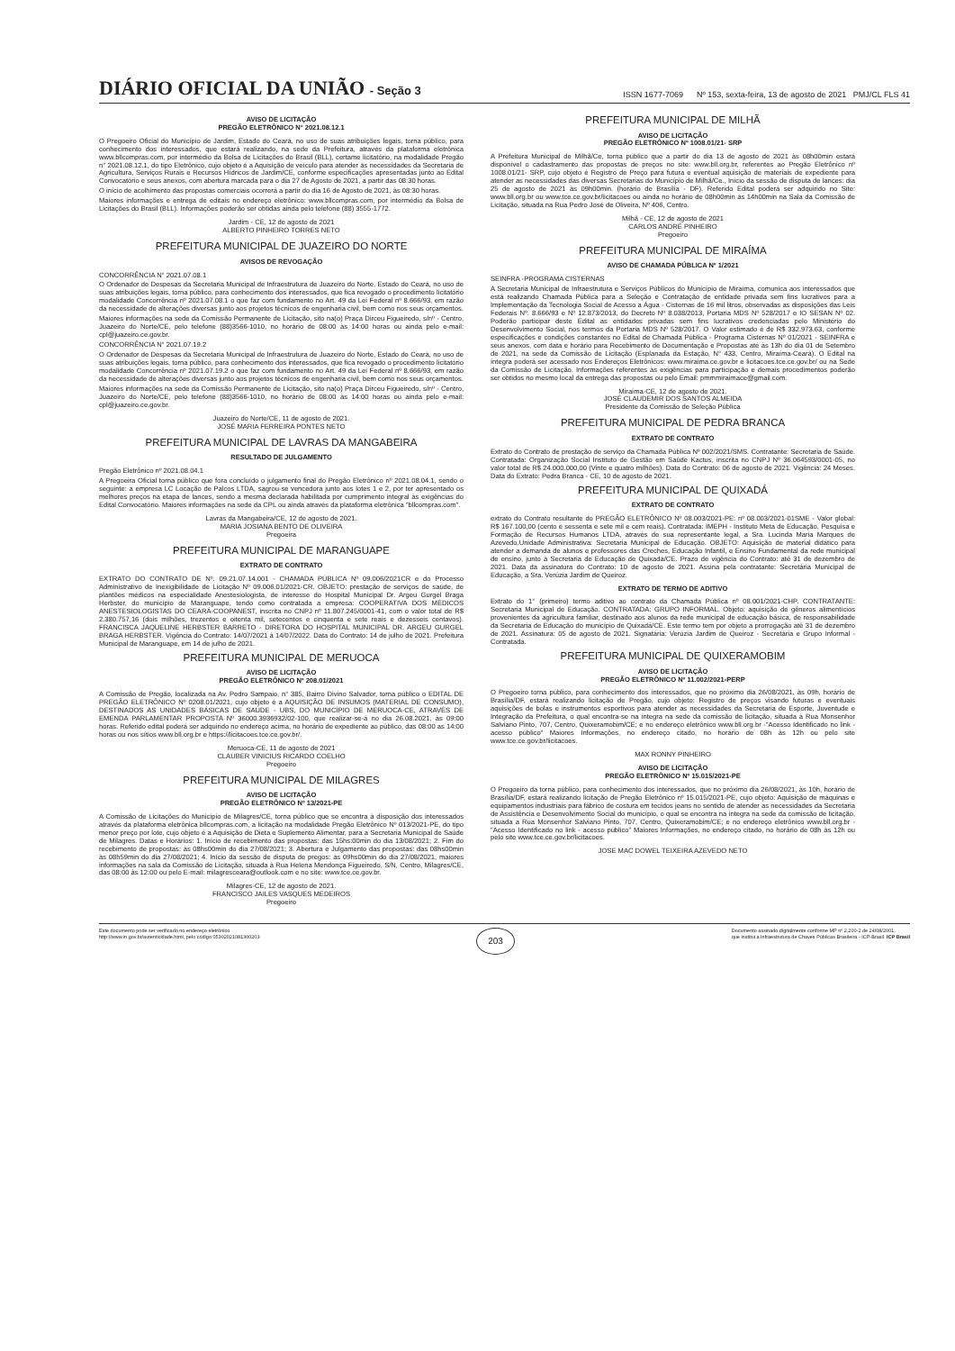DIÁRIO OFICIAL DA UNIÃO - Seção 3
ISSN 1677-7069 Nº 153, sexta-feira, 13 de agosto de 2021 PMJ/CL FLS 41
AVISO DE LICITAÇÃO
PREGÃO ELETRÔNICO N° 2021.08.12.1
O Pregoeiro Oficial do Município de Jardim, Estado do Ceará, no uso de suas atribuições legais, torna público, para conhecimento dos interessados, que estará realizando, na sede da Prefeitura, através da plataforma eletrônica www.bllcompras.com, por intermédio da Bolsa de Licitações do Brasil (BLL), certame licitatório, na modalidade Pregão n° 2021.08.12.1, do tipo Eletrônico, cujo objeto é a Aquisição de veículo para atender às necessidades da Secretaria de Agricultura, Serviços Rurais e Recursos Hídricos de Jardim/CE, conforme especificações apresentadas junto ao Edital Convocatório e seus anexos, com abertura marcada para o dia 27 de Agosto de 2021, a partir das 08:30 horas.
O início de acolhimento das propostas comerciais ocorrerá a partir do dia 16 de Agosto de 2021, às 08:30 horas.
Maiores informações e entrega de editais no endereço eletrônico: www.bllcompras.com, por intermédio da Bolsa de Licitações do Brasil (BLL). Informações poderão ser obtidas ainda pelo telefone (88) 3555-1772.
Jardim - CE, 12 de agosto de 2021
ALBERTO PINHEIRO TORRES NETO
PREFEITURA MUNICIPAL DE JUAZEIRO DO NORTE
AVISOS DE REVOGAÇÃO
CONCORRÊNCIA N° 2021.07.08.1
O Ordenador de Despesas da Secretaria Municipal de Infraestrutura de Juazeiro do Norte, Estado do Ceará, no uso de suas atribuições legais, torna público, para conhecimento dos interessados, que fica revogado o procedimento licitatório modalidade Concorrência nº 2021.07.08.1 o que faz com fundamento no Art. 49 da Lei Federal nº 8.666/93, em razão da necessidade de alterações diversas junto aos projetos técnicos de engenharia civil, bem como nos seus orçamentos.
Maiores informações na sede da Comissão Permanente de Licitação, sito na(o) Praça Dirceu Figueiredo, s/nº - Centro, Juazeiro do Norte/CE, pelo telefone (88)3566-1010, no horário de 08:00 às 14:00 horas ou ainda pelo e-mail: cpl@juazeiro.ce.gov.br.
CONCORRÊNCIA N° 2021.07.19.2
O Ordenador de Despesas da Secretaria Municipal de Infraestrutura de Juazeiro do Norte, Estado do Ceará, no uso de suas atribuições legais, torna público, para conhecimento dos interessados, que fica revogado o procedimento licitatório modalidade Concorrência nº 2021.07.19.2 o que faz com fundamento no Art. 49 da Lei Federal nº 8.666/93, em razão da necessidade de alterações diversas junto aos projetos técnicos de engenharia civil, bem como nos seus orçamentos.
Maiores informações na sede da Comissão Permanente de Licitação, sito na(o) Praça Dirceu Figueiredo, s/nº - Centro, Juazeiro do Norte/CE, pelo telefone (88)3566-1010, no horário de 08:00 às 14:00 horas ou ainda pelo e-mail: cpl@juazeiro.ce.gov.br.
Juazeiro do Norte/CE, 11 de agosto de 2021.
JOSÉ MARIA FERREIRA PONTES NETO
PREFEITURA MUNICIPAL DE LAVRAS DA MANGABEIRA
RESULTADO DE JULGAMENTO
Pregão Eletrônico nº 2021.08.04.1
A Pregoeira Oficial torna público que fora concluído o julgamento final do Pregão Eletrônico nº 2021.08.04.1, sendo o seguinte: a empresa LC Locação de Palcos LTDA, sagrou-se vencedora junto aos lotes 1 e 2, por ter apresentado os melhores preços na etapa de lances, sendo a mesma declarada habilitada por cumprimento integral às exigências do Edital Convocatório. Maiores informações na sede da CPL ou ainda através da plataforma eletrônica "bllcompras.com".
Lavras da Mangabeira/CE, 12 de agosto de 2021.
MARIA JOSIANA BENTO DE OLIVEIRA
Pregoeira
PREFEITURA MUNICIPAL DE MARANGUAPE
EXTRATO DE CONTRATO
EXTRATO DO CONTRATO DE Nº. 09.21.07.14.001 - CHAMADA PÚBLICA Nº 09.006/2021CR e do Processo Administrativo de Inexigibilidade de Licitação Nº 09.006.01/2021-CR. OBJETO: prestação de serviços de saúde, de plantões médicos na especialidade Anestesiologista, de interesse do Hospital Municipal Dr. Argeu Gurgel Braga Herbster, do município de Maranguape, tendo como contratada a empresa: COOPERATIVA DOS MÉDICOS ANESTESIOLOGISTAS DO CEARÁ-COOPANEST, inscrita no CNPJ nº 11.807.245/0001-41, com o valor total de R$ 2.380.757,16 (dois milhões, trezentos e oitenta mil, setecentos e cinquenta e sete reais e dezesseis centavos). FRANCISCA JAQUELINE HERBSTER BARRETO - DIRETORA DO HOSPITAL MUNICIPAL DR. ARGEU GURGEL BRAGA HERBSTER. Vigência do Contrato: 14/07/2021 à 14/07/2022. Data do Contrato: 14 de julho de 2021. Prefeitura Municipal de Maranguape, em 14 de julho de 2021.
PREFEITURA MUNICIPAL DE MERUOCA
AVISO DE LICITAÇÃO
PREGÃO ELETRÔNICO Nº 208.01/2021
A Comissão de Pregão, localizada na Av. Pedro Sampaio, n° 385, Bairro Divino Salvador, torna público o EDITAL DE PREGÃO ELETRÔNICO Nº 0208.01/2021, cujo objeto é a AQUISIÇÃO DE INSUMOS (MATERIAL DE CONSUMO), DESTINADOS AS UNIDADES BÁSICAS DE SAÚDE - UBS, DO MUNICÍPIO DE MERUOCA-CE, ATRAVÉS DE EMENDA PARLAMENTAR PROPOSTA Nº 36000.3936932/02-100, que realizar-se-á no dia 26.08.2021, às 09:00 horas. Referido edital poderá ser adquirido no endereço acima, no horário de expediente ao público, das 08:00 as 14:00 horas ou nos sítios www.bll.org.br e https://licitacoes.tce.ce.gov.br/.
Meruoca-CE, 11 de agosto de 2021
CLAUBER VINICIUS RICARDO COELHO
Pregoeiro
PREFEITURA MUNICIPAL DE MILAGRES
AVISO DE LICITAÇÃO
PREGÃO ELETRÔNICO Nº 13/2021-PE
A Comissão de Licitações do Município de Milagres/CE, torna público que se encontra à disposição dos interessados através da plataforma eletrônica bllcompras.com, a licitação na modalidade Pregão Eletrônico Nº 013/2021-PE, do tipo menor preço por lote, cujo objeto é a Aquisição de Dieta e Suplemento Alimentar, para a Secretaria Municipal de Saúde de Milagres. Datas e Horários: 1. Início de recebimento das propostas: das 15hs:00min do dia 13/08/2021; 2. Fim do recebimento de propostas: às 08hs00min do dia 27/08/2021; 3. Abertura e Julgamento das propostas: das 08hs00min às 08h59min do dia 27/08/2021; 4. Início da sessão de disputa de pregos: às 09hs00min do dia 27/08/2021, maiores informações na sala da Comissão de Licitação, situada à Rua Helena Mendonça Figueiredo, S/N, Centro, Milagres/CE, das 08:00 às 12:00 ou pelo E-mail: milagresceara@outlook.com e no site: www.tce.ce.gov.br.
Milagres-CE, 12 de agosto de 2021.
FRANCISCO JAILES VASQUES MEDEIROS
Pregoeiro
PREFEITURA MUNICIPAL DE MILHÃ
AVISO DE LICITAÇÃO
PREGÃO ELETRÔNICO Nº 1008.01/21- SRP
A Prefeitura Municipal de Milhã/Ce, torna público que a partir do dia 13 de agosto de 2021 às 08h00min estará disponível o cadastramento das propostas de preços no site: www.bll.org.br, referentes ao Pregão Eletrônico nº 1008.01/21- SRP, cujo objeto é Registro de Preço para futura e eventual aquisição de materiais de expediente para atender as necessidades das diversas Secretarias do Município de Milhã/Ce., Início da sessão de disputa de lances: dia 25 de agosto de 2021 às 09h00min. (horário de Brasília - DF). Referido Edital poderá ser adquirido no Site: www.bll.org.br ou www.tce.ce.gov.br/licitacoes ou ainda no horário de 08h00min às 14h00min na Sala da Comissão de Licitação, situada na Rua Pedro José de Oliveira, Nº 406, Centro.
Milhã - CE, 12 de agosto de 2021
CARLOS ANDRÉ PINHEIRO
Pregoeiro
PREFEITURA MUNICIPAL DE MIRAÍMA
AVISO DE CHAMADA PÚBLICA Nº 1/2021
SEINFRA -PROGRAMA CISTERNAS
A Secretaria Municipal de Infraestrutura e Serviços Públicos do Município de Miraíma, comunica aos interessados que está realizando Chamada Pública para a Seleção e Contratação de entidade privada sem fins lucrativos para a Implementação da Tecnologia Social de Acesso a Água - Cisternas de 16 mil litros, observadas as disposições das Leis Federais Nº. 8.666/93 e Nº 12.873/2013, do Decreto Nº 8.038/2013, Portaria MDS Nº 528/2017 e IO SESAN Nº 02. Poderão participar deste Edital as entidades privadas sem fins lucrativos credenciadas pelo Ministério do Desenvolvimento Social, nos termos da Portaria MDS Nº 528/2017. O Valor estimado é de R$ 332.973.63, conforme especificações e condições constantes no Edital de Chamada Pública - Programa Cisternas Nº 01/2021 - SEINFRA e seus anexos, com data e horário para Recebimento de Documentação e Propostas até às 13h do dia 01 de Setembro de 2021, na sede da Comissão de Licitação (Esplanada da Estação, N° 433, Centro, Miraíma-Ceará). O Edital na íntegra poderá ser acessado nos Endereços Eletrônicos: www.miraima.ce.gov.br e licitacoes.tce.ce.gov.br/ ou na Sede da Comissão de Licitação. Informações referentes às exigências para participação e demais procedimentos poderão ser obtidos no mesmo local da entrega das propostas ou pelo Email: pmmmiraimace@gmail.com.
Miraíma-CE, 12 de agosto de 2021.
JOSÉ CLAUDEMIR DOS SANTOS ALMEIDA
Presidente da Comissão de Seleção Pública
PREFEITURA MUNICIPAL DE PEDRA BRANCA
EXTRATO DE CONTRATO
Extrato do Contrato de prestação de serviço da Chamada Pública Nº 002/2021/SMS. Contratante: Secretaria de Saúde. Contratada: Organização Social Instituto de Gestão em Saúde Kactus, inscrita no CNPJ Nº 36.064593/0001-05, no valor total de R$ 24.000.000,00 (Vinte e quatro milhões). Data do Contrato: 06 de agosto de 2021. Vigência: 24 Meses. Data do Extrato: Pedra Branca - CE, 10 de agosto de 2021.
PREFEITURA MUNICIPAL DE QUIXADÁ
EXTRATO DE CONTRATO
extrato do Contrato resultante do PREGÃO ELETRÔNICO Nº 08.003/2021-PE: nº 08.003/2021-01SME - Valor global: R$ 167.100,00 (cento e sessenta e sete mil e cem reais). Contratada: IMEPH - Instituto Meta de Educação, Pesquisa e Formação de Recursos Humanos LTDA, através de sua representante legal, a Sra. Lucinda Maria Marques de Azevedo.Unidade Administrativa: Secretaria Municipal de Educação. OBJETO: Aquisição de material didático para atender a demanda de alunos e professores das Creches, Educação Infantil, e Ensino Fundamental da rede municipal de ensino, junto à Secretaria de Educação de Quixadá/CE. Prazo de vigência do Contrato: até 31 de dezembro de 2021. Data da assinatura do Contrato: 10 de agosto de 2021. Assina pela contratante: Secretária Municipal de Educação, a Sra. Verúzia Jardim de Queiroz.
EXTRATO DE TERMO DE ADITIVO
Extrato do 1° (primeiro) termo aditivo ao contrato da Chamada Pública nº 08.001/2021-CHP. CONTRATANTE: Secretaria Municipal de Educação. CONTRATADA: GRUPO INFORMAL. Objeto: aquisição de gêneros alimentícios provenientes da agricultura familiar, destinado aos alunos da rede municipal de educação básica, de responsabilidade da Secretaria de Educação do município de Quixadá/CE. Este termo tem por objeto a prorrogação até 31 de dezembro de 2021. Assinatura: 05 de agosto de 2021. Signatária: Verúzia Jardim de Queiroz - Secretária e Grupo Informal - Contratada.
PREFEITURA MUNICIPAL DE QUIXERAMOBIM
AVISO DE LICITAÇÃO
PREGÃO ELETRÔNICO Nº 11.002/2021-PERP
O Pregoeiro torna público, para conhecimento dos interessados, que no próximo dia 26/08/2021, às 09h, horário de Brasília/DF, estará realizando licitação de Pregão, cujo objeto: Registro de preços visando futuras e eventuais aquisições de bolas e instrumentos esportivos para atender as necessidades da Secretaria de Esporte, Juventude e Integração da Prefeitura, o qual encontra-se na íntegra na sede da comissão de licitação, situada à Rua Monsenhor Salviano Pinto, 707, Centro, Quixeramobim/CE; e no endereço eletrônico www.bll.org.br -"Acesso Identificado no link - acesso público" Maiores Informações, no endereço citado, no horário de 08h às 12h ou pelo site www.tce.ce.gov.br/licitacoes.
MAX RONNY PINHEIRO
AVISO DE LICITAÇÃO
PREGÃO ELETRÔNICO Nº 15.015/2021-PE
O Pregoeiro da torna público, para conhecimento dos interessados, que no próximo dia 26/08/2021, às 10h, horário de Brasília/DF, estará realizando licitação de Pregão Eletrônico nº 15.015/2021-PE, cujo objeto: Aquisição de máquinas e equipamentos industriais para fábrico de costura em tecidos jeans no sentido de atender as necessidades da Secretaria de Assistência e Desenvolvimento Social do município, o qual se encontra na íntegra na sede da comissão de licitação, situada a Rua Monsenhor Salviano Pinto, 707, Centro, Quixeramobim/CE; e no endereço eletrônico www.bll.org.br -"Acesso Identificado no link - acesso público" Maiores Informações, no endereço citado, no horário de 08h às 12h ou pelo site www.tce.ce.gov.br/licitacoes.
JOSE MAC DOWEL TEIXEIRA AZEVEDO NETO
Este documento pode ser verificado no endereço eletrônico
http://www.in.gov.br/autenticidade.html, pelo código 05302021081300203 203 Documento assinado digitalmente conforme MP nº 2.200-2 de 24/08/2001,
que institui a Infraestrutura de Chaves Públicas Brasileira - ICP-Brasil. ICP Brasil